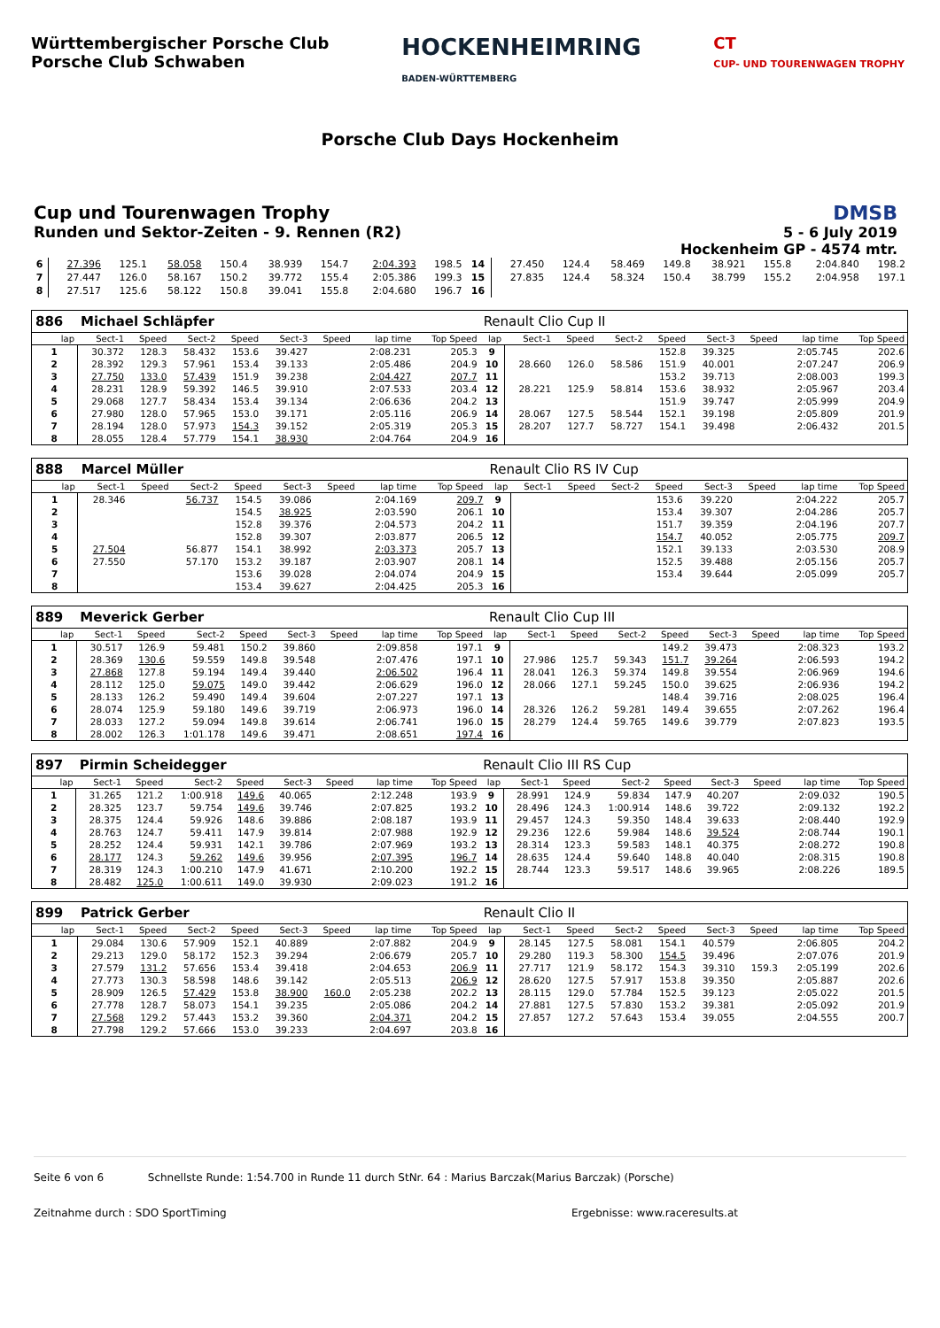Württembergischer Porsche Club
Porsche Club Schwaben
HOCKENHEIMRING
BADEN-WÜRTTEMBERG
CT
CUP- UND TOURENWAGEN TROPHY
Porsche Club Days Hockenheim
Cup und Tourenwagen Trophy
Runden und Sektor-Zeiten - 9. Rennen (R2)
DMSB
5 - 6 July 2019
Hockenheim GP - 4574 mtr.
| 6 | 27.396 | 125.1 | 58.058 | 150.4 | 38.939 | 154.7 | 2:04.393 | 198.5 | 14 | 27.450 | 124.4 | 58.469 | 149.8 | 38.921 | 155.8 | 2:04.840 | 198.2 |
| 7 | 27.447 | 126.0 | 58.167 | 150.2 | 39.772 | 155.4 | 2:05.386 | 199.3 | 15 | 27.835 | 124.4 | 58.324 | 150.4 | 38.799 | 155.2 | 2:04.958 | 197.1 |
| 8 | 27.517 | 125.6 | 58.122 | 150.8 | 39.041 | 155.8 | 2:04.680 | 196.7 | 16 | | | | | | | | |
| 886 | Michael Schläpfer | | | | | | | | Renault Clio Cup II | | | | | | | | |
| lap | Sect-1 | Speed | Sect-2 | Speed | Sect-3 | Speed | lap time | Top Speed | lap | Sect-1 | Speed | Sect-2 | Speed | Sect-3 | Speed | lap time | Top Speed |
| 1 | 30.372 | 128.3 | 58.432 | 153.6 | 39.427 | | 2:08.231 | 205.3 | 9 | | | | 152.8 | 39.325 | | 2:05.745 | 202.6 |
| 2 | 28.392 | 129.3 | 57.961 | 153.4 | 39.133 | | 2:05.486 | 204.9 | 10 | 28.660 | 126.0 | 58.586 | 151.9 | 40.001 | | 2:07.247 | 206.9 |
| 3 | 27.750 | 133.0 | 57.439 | 151.9 | 39.238 | | 2:04.427 | 207.7 | 11 | | | | 153.2 | 39.713 | | 2:08.003 | 199.3 |
| 4 | 28.231 | 128.9 | 59.392 | 146.5 | 39.910 | | 2:07.533 | 203.4 | 12 | 28.221 | 125.9 | 58.814 | 153.6 | 38.932 | | 2:05.967 | 203.4 |
| 5 | 29.068 | 127.7 | 58.434 | 153.4 | 39.134 | | 2:06.636 | 204.2 | 13 | | | | 151.9 | 39.747 | | 2:05.999 | 204.9 |
| 6 | 27.980 | 128.0 | 57.965 | 153.0 | 39.171 | | 2:05.116 | 206.9 | 14 | 28.067 | 127.5 | 58.544 | 152.1 | 39.198 | | 2:05.809 | 201.9 |
| 7 | 28.194 | 128.0 | 57.973 | 154.3 | 39.152 | | 2:05.319 | 205.3 | 15 | 28.207 | 127.7 | 58.727 | 154.1 | 39.498 | | 2:06.432 | 201.5 |
| 8 | 28.055 | 128.4 | 57.779 | 154.1 | 38.930 | | 2:04.764 | 204.9 | 16 | | | | | | | | |
| 888 | Marcel Müller | | | | | | | | Renault Clio RS IV Cup | | | | | | | | |
| lap | Sect-1 | Speed | Sect-2 | Speed | Sect-3 | Speed | lap time | Top Speed | lap | Sect-1 | Speed | Sect-2 | Speed | Sect-3 | Speed | lap time | Top Speed |
| 1 | 28.346 | | 56.737 | 154.5 | 39.086 | | 2:04.169 | 209.7 | 9 | | | | 153.6 | 39.220 | | 2:04.222 | 205.7 |
| 2 | | | | 154.5 | 38.925 | | 2:03.590 | 206.1 | 10 | | | | 153.4 | 39.307 | | 2:04.286 | 205.7 |
| 3 | | | | 152.8 | 39.376 | | 2:04.573 | 204.2 | 11 | | | | 151.7 | 39.359 | | 2:04.196 | 207.7 |
| 4 | | | | 152.8 | 39.307 | | 2:03.877 | 206.5 | 12 | | | | 154.7 | 40.052 | | 2:05.775 | 209.7 |
| 5 | 27.504 | | 56.877 | 154.1 | 38.992 | | 2:03.373 | 205.7 | 13 | | | | 152.1 | 39.133 | | 2:03.530 | 208.9 |
| 6 | 27.550 | | 57.170 | 153.2 | 39.187 | | 2:03.907 | 208.1 | 14 | | | | 152.5 | 39.488 | | 2:05.156 | 205.7 |
| 7 | | | | 153.6 | 39.028 | | 2:04.074 | 204.9 | 15 | | | | 153.4 | 39.644 | | 2:05.099 | 205.7 |
| 8 | | | | 153.4 | 39.627 | | 2:04.425 | 205.3 | 16 | | | | | | | | |
| 889 | Meverick Gerber | | | | | | | | Renault Clio Cup III | | | | | | | | |
| lap | Sect-1 | Speed | Sect-2 | Speed | Sect-3 | Speed | lap time | Top Speed | lap | Sect-1 | Speed | Sect-2 | Speed | Sect-3 | Speed | lap time | Top Speed |
| 1 | 30.517 | 126.9 | 59.481 | 150.2 | 39.860 | | 2:09.858 | 197.1 | 9 | | | | 149.2 | 39.473 | | 2:08.323 | 193.2 |
| 2 | 28.369 | 130.6 | 59.559 | 149.8 | 39.548 | | 2:07.476 | 197.1 | 10 | 27.986 | 125.7 | 59.343 | 151.7 | 39.264 | | 2:06.593 | 194.2 |
| 3 | 27.868 | 127.8 | 59.194 | 149.4 | 39.440 | | 2:06.502 | 196.4 | 11 | 28.041 | 126.3 | 59.374 | 149.8 | 39.554 | | 2:06.969 | 194.6 |
| 4 | 28.112 | 125.0 | 59.075 | 149.0 | 39.442 | | 2:06.629 | 196.0 | 12 | 28.066 | 127.1 | 59.245 | 150.0 | 39.625 | | 2:06.936 | 194.2 |
| 5 | 28.133 | 126.2 | 59.490 | 149.4 | 39.604 | | 2:07.227 | 197.1 | 13 | | | | 148.4 | 39.716 | | 2:08.025 | 196.4 |
| 6 | 28.074 | 125.9 | 59.180 | 149.6 | 39.719 | | 2:06.973 | 196.0 | 14 | 28.326 | 126.2 | 59.281 | 149.4 | 39.655 | | 2:07.262 | 196.4 |
| 7 | 28.033 | 127.2 | 59.094 | 149.8 | 39.614 | | 2:06.741 | 196.0 | 15 | 28.279 | 124.4 | 59.765 | 149.6 | 39.779 | | 2:07.823 | 193.5 |
| 8 | 28.002 | 126.3 | 1:01.178 | 149.6 | 39.471 | | 2:08.651 | 197.4 | 16 | | | | | | | | |
| 897 | Pirmin Scheidegger | | | | | | | | Renault Clio III RS Cup | | | | | | | | |
| lap | Sect-1 | Speed | Sect-2 | Speed | Sect-3 | Speed | lap time | Top Speed | lap | Sect-1 | Speed | Sect-2 | Speed | Sect-3 | Speed | lap time | Top Speed |
| 1 | 31.265 | 121.2 | 1:00.918 | 149.6 | 40.065 | | 2:12.248 | 193.9 | 9 | 28.991 | 124.9 | 59.834 | 147.9 | 40.207 | | 2:09.032 | 190.5 |
| 2 | 28.325 | 123.7 | 59.754 | 149.6 | 39.746 | | 2:07.825 | 193.2 | 10 | 28.496 | 124.3 | 1:00.914 | 148.6 | 39.722 | | 2:09.132 | 192.2 |
| 3 | 28.375 | 124.4 | 59.926 | 148.6 | 39.886 | | 2:08.187 | 193.9 | 11 | 29.457 | 124.3 | 59.350 | 148.4 | 39.633 | | 2:08.440 | 192.9 |
| 4 | 28.763 | 124.7 | 59.411 | 147.9 | 39.814 | | 2:07.988 | 192.9 | 12 | 29.236 | 122.6 | 59.984 | 148.6 | 39.524 | | 2:08.744 | 190.1 |
| 5 | 28.252 | 124.4 | 59.931 | 142.1 | 39.786 | | 2:07.969 | 193.2 | 13 | 28.314 | 123.3 | 59.583 | 148.1 | 40.375 | | 2:08.272 | 190.8 |
| 6 | 28.177 | 124.3 | 59.262 | 149.6 | 39.956 | | 2:07.395 | 196.7 | 14 | 28.635 | 124.4 | 59.640 | 148.8 | 40.040 | | 2:08.315 | 190.8 |
| 7 | 28.319 | 124.3 | 1:00.210 | 147.9 | 41.671 | | 2:10.200 | 192.2 | 15 | 28.744 | 123.3 | 59.517 | 148.6 | 39.965 | | 2:08.226 | 189.5 |
| 8 | 28.482 | 125.0 | 1:00.611 | 149.0 | 39.930 | | 2:09.023 | 191.2 | 16 | | | | | | | | |
| 899 | Patrick Gerber | | | | | | | | Renault Clio II | | | | | | | | |
| lap | Sect-1 | Speed | Sect-2 | Speed | Sect-3 | Speed | lap time | Top Speed | lap | Sect-1 | Speed | Sect-2 | Speed | Sect-3 | Speed | lap time | Top Speed |
| 1 | 29.084 | 130.6 | 57.909 | 152.1 | 40.889 | | 2:07.882 | 204.9 | 9 | 28.145 | 127.5 | 58.081 | 154.1 | 40.579 | | 2:06.805 | 204.2 |
| 2 | 29.213 | 129.0 | 58.172 | 152.3 | 39.294 | | 2:06.679 | 205.7 | 10 | 29.280 | 119.3 | 58.300 | 154.5 | 39.496 | | 2:07.076 | 201.9 |
| 3 | 27.579 | 131.2 | 57.656 | 153.4 | 39.418 | | 2:04.653 | 206.9 | 11 | 27.717 | 121.9 | 58.172 | 154.3 | 39.310 | 159.3 | 2:05.199 | 202.6 |
| 4 | 27.773 | 130.3 | 58.598 | 148.6 | 39.142 | | 2:05.513 | 206.9 | 12 | 28.620 | 127.5 | 57.917 | 153.8 | 39.350 | | 2:05.887 | 202.6 |
| 5 | 28.909 | 126.5 | 57.429 | 153.8 | 38.900 | 160.0 | 2:05.238 | 202.2 | 13 | 28.115 | 129.0 | 57.784 | 152.5 | 39.123 | | 2:05.022 | 201.5 |
| 6 | 27.778 | 128.7 | 58.073 | 154.1 | 39.235 | | 2:05.086 | 204.2 | 14 | 27.881 | 127.5 | 57.830 | 153.2 | 39.381 | | 2:05.092 | 201.9 |
| 7 | 27.568 | 129.2 | 57.443 | 153.2 | 39.360 | | 2:04.371 | 204.2 | 15 | 27.857 | 127.2 | 57.643 | 153.4 | 39.055 | | 2:04.555 | 200.7 |
| 8 | 27.798 | 129.2 | 57.666 | 153.0 | 39.233 | | 2:04.697 | 203.8 | 16 | | | | | | | | |
Seite 6 von 6 Schnellste Runde: 1:54.700 in Runde 11 durch StNr. 64 : Marius Barczak(Marius Barczak) (Porsche)
Zeitnahme durch : SDO SportTiming Ergebnisse: www.raceresults.at